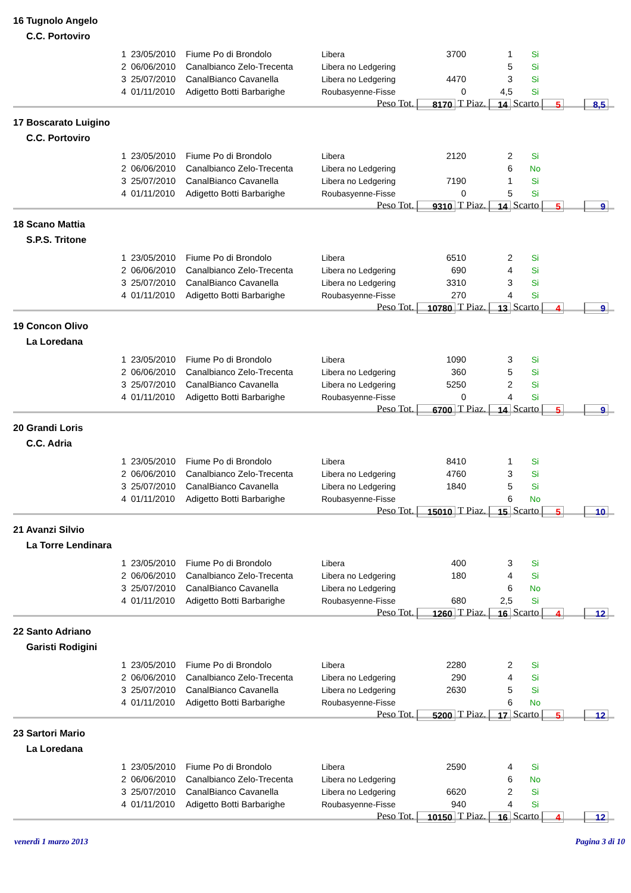16 Tugnolo Angelo
C.C. Portoviro
| 1 | 23/05/2010 | Fiume Po di Brondolo | Libera | 3700 | 1 | Si |
| 2 | 06/06/2010 | Canalbianco Zelo-Trecenta | Libera no Ledgering | | 5 | Si |
| 3 | 25/07/2010 | CanalBianco Cavanella | Libera no Ledgering | 4470 | 3 | Si |
| 4 | 01/11/2010 | Adigetto Botti Barbarighe | Roubasyenne-Fisse | 0 | 4,5 | Si |
Peso Tot. 8170 T Piaz. 14 Scarto 5 8,5
17 Boscarato Luigino
C.C. Portoviro
| 1 | 23/05/2010 | Fiume Po di Brondolo | Libera | 2120 | 2 | Si |
| 2 | 06/06/2010 | Canalbianco Zelo-Trecenta | Libera no Ledgering | | 6 | No |
| 3 | 25/07/2010 | CanalBianco Cavanella | Libera no Ledgering | 7190 | 1 | Si |
| 4 | 01/11/2010 | Adigetto Botti Barbarighe | Roubasyenne-Fisse | 0 | 5 | Si |
Peso Tot. 9310 T Piaz. 14 Scarto 5 9
18 Scano Mattia
S.P.S. Tritone
| 1 | 23/05/2010 | Fiume Po di Brondolo | Libera | 6510 | 2 | Si |
| 2 | 06/06/2010 | Canalbianco Zelo-Trecenta | Libera no Ledgering | 690 | 4 | Si |
| 3 | 25/07/2010 | CanalBianco Cavanella | Libera no Ledgering | 3310 | 3 | Si |
| 4 | 01/11/2010 | Adigetto Botti Barbarighe | Roubasyenne-Fisse | 270 | 4 | Si |
Peso Tot. 10780 T Piaz. 13 Scarto 4 9
19 Concon Olivo
La Loredana
| 1 | 23/05/2010 | Fiume Po di Brondolo | Libera | 1090 | 3 | Si |
| 2 | 06/06/2010 | Canalbianco Zelo-Trecenta | Libera no Ledgering | 360 | 5 | Si |
| 3 | 25/07/2010 | CanalBianco Cavanella | Libera no Ledgering | 5250 | 2 | Si |
| 4 | 01/11/2010 | Adigetto Botti Barbarighe | Roubasyenne-Fisse | 0 | 4 | Si |
Peso Tot. 6700 T Piaz. 14 Scarto 5 9
20 Grandi Loris
C.C. Adria
| 1 | 23/05/2010 | Fiume Po di Brondolo | Libera | 8410 | 1 | Si |
| 2 | 06/06/2010 | Canalbianco Zelo-Trecenta | Libera no Ledgering | 4760 | 3 | Si |
| 3 | 25/07/2010 | CanalBianco Cavanella | Libera no Ledgering | 1840 | 5 | Si |
| 4 | 01/11/2010 | Adigetto Botti Barbarighe | Roubasyenne-Fisse | | 6 | No |
Peso Tot. 15010 T Piaz. 15 Scarto 5 10
21 Avanzi Silvio
La Torre Lendinara
| 1 | 23/05/2010 | Fiume Po di Brondolo | Libera | 400 | 3 | Si |
| 2 | 06/06/2010 | Canalbianco Zelo-Trecenta | Libera no Ledgering | 180 | 4 | Si |
| 3 | 25/07/2010 | CanalBianco Cavanella | Libera no Ledgering | | 6 | No |
| 4 | 01/11/2010 | Adigetto Botti Barbarighe | Roubasyenne-Fisse | 680 | 2,5 | Si |
Peso Tot. 1260 T Piaz. 16 Scarto 4 12
22 Santo Adriano
Garisti Rodigini
| 1 | 23/05/2010 | Fiume Po di Brondolo | Libera | 2280 | 2 | Si |
| 2 | 06/06/2010 | Canalbianco Zelo-Trecenta | Libera no Ledgering | 290 | 4 | Si |
| 3 | 25/07/2010 | CanalBianco Cavanella | Libera no Ledgering | 2630 | 5 | Si |
| 4 | 01/11/2010 | Adigetto Botti Barbarighe | Roubasyenne-Fisse | | 6 | No |
Peso Tot. 5200 T Piaz. 17 Scarto 5 12
23 Sartori Mario
La Loredana
| 1 | 23/05/2010 | Fiume Po di Brondolo | Libera | 2590 | 4 | Si |
| 2 | 06/06/2010 | Canalbianco Zelo-Trecenta | Libera no Ledgering | | 6 | No |
| 3 | 25/07/2010 | CanalBianco Cavanella | Libera no Ledgering | 6620 | 2 | Si |
| 4 | 01/11/2010 | Adigetto Botti Barbarighe | Roubasyenne-Fisse | 940 | 4 | Si |
Peso Tot. 10150 T Piaz. 16 Scarto 4 12
venerdì 1 marzo 2013 Pagina 3 di 10